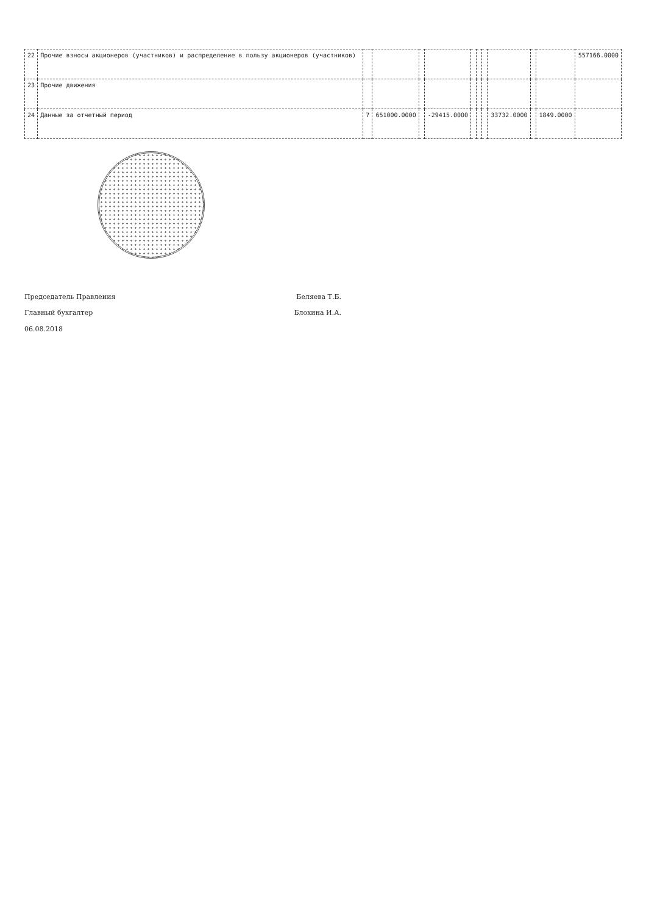| 22 | Прочие взносы акционеров (участников) и распределение в пользу акционеров (участников) | | | | | | | | | | | 557166.0000 |
| 23 | Прочие движения | | | | | | | | | | | |
| 24 | Данные за отчетный период | 7 | 651000.0000 | | -29415.0000 | | | | 33732.0000 | | 1849.0000 | |
Председатель Правления Беляева Т.Б.
Главный бухгалтер Блохина И.А.
06.08.2018